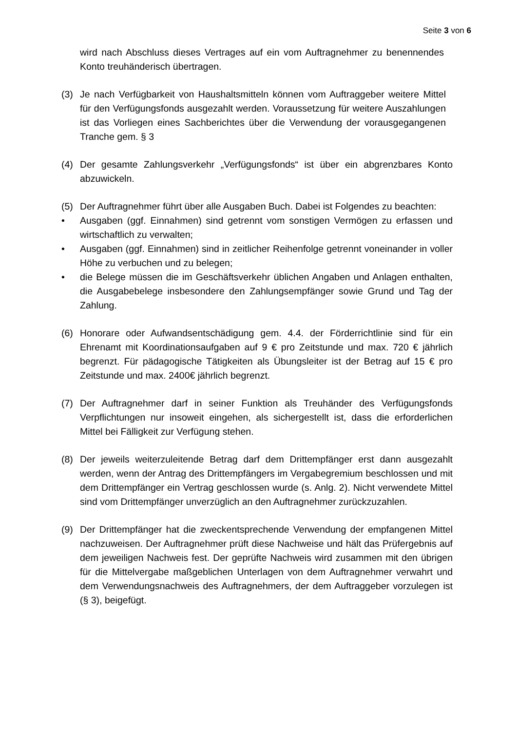Seite 3 von 6
wird nach Abschluss dieses Vertrages auf ein vom Auftragnehmer zu benennendes Konto treuhänderisch übertragen.
(3) Je nach Verfügbarkeit von Haushaltsmitteln können vom Auftraggeber weitere Mittel für den Verfügungsfonds ausgezahlt werden. Voraussetzung für weitere Auszahlungen ist das Vorliegen eines Sachberichtes über die Verwendung der vorausgegangenen Tranche gem. § 3
(4) Der gesamte Zahlungsverkehr „Verfügungsfonds“ ist über ein abgrenzbares Konto abzuwickeln.
(5) Der Auftragnehmer führt über alle Ausgaben Buch. Dabei ist Folgendes zu beachten:
• Ausgaben (ggf. Einnahmen) sind getrennt vom sonstigen Vermögen zu erfassen und wirtschaftlich zu verwalten;
• Ausgaben (ggf. Einnahmen) sind in zeitlicher Reihenfolge getrennt voneinander in voller Höhe zu verbuchen und zu belegen;
• die Belege müssen die im Geschäftsverkehr üblichen Angaben und Anlagen enthalten, die Ausgabebelege insbesondere den Zahlungsempfänger sowie Grund und Tag der Zahlung.
(6) Honorare oder Aufwandsentschädigung gem. 4.4. der Förderrichtlinie sind für ein Ehrenamt mit Koordinationsaufgaben auf 9 € pro Zeitstunde und max. 720 € jährlich begrenzt. Für pädagogische Tätigkeiten als Übungsleiter ist der Betrag auf 15 € pro Zeitstunde und max. 2400€ jährlich begrenzt.
(7) Der Auftragnehmer darf in seiner Funktion als Treuhänder des Verfügungsfonds Verpflichtungen nur insoweit eingehen, als sichergestellt ist, dass die erforderlichen Mittel bei Fälligkeit zur Verfügung stehen.
(8) Der jeweils weiterzuleitende Betrag darf dem Drittempfänger erst dann ausgezahlt werden, wenn der Antrag des Drittempfängers im Vergabegremium beschlossen und mit dem Drittempfänger ein Vertrag geschlossen wurde (s. Anlg. 2). Nicht verwendete Mittel sind vom Drittempfänger unverzüglich an den Auftragnehmer zurückzuzahlen.
(9) Der Drittempfänger hat die zweckentsprechende Verwendung der empfangenen Mittel nachzuweisen. Der Auftragnehmer prüft diese Nachweise und hält das Prüfergebnis auf dem jeweiligen Nachweis fest. Der geprüfte Nachweis wird zusammen mit den übrigen für die Mittelvergabe maßgeblichen Unterlagen von dem Auftragnehmer verwahrt und dem Verwendungsnachweis des Auftragnehmers, der dem Auftraggeber vorzulegen ist (§ 3), beigefügt.